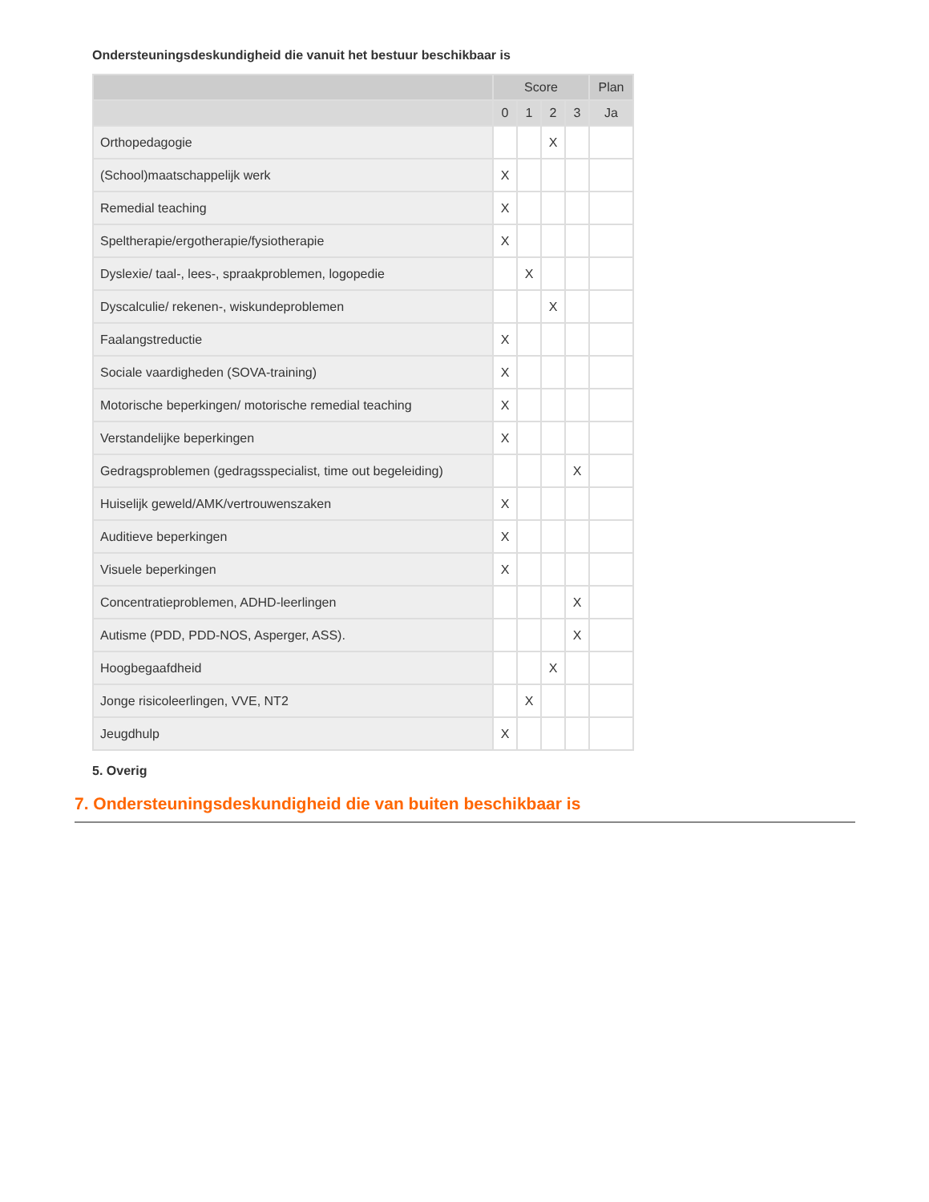Ondersteuningsdeskundigheid die vanuit het bestuur beschikbaar is
| | Score | | | | Plan |
| --- | --- | --- | --- | --- | --- |
| | 0 | 1 | 2 | 3 | Ja |
| Orthopedagogie | | | X | | |
| (School)maatschappelijk werk | X | | | | |
| Remedial teaching | X | | | | |
| Speltherapie/ergotherapie/fysiotherapie | X | | | | |
| Dyslexie/ taal-, lees-, spraakproblemen, logopedie | | X | | | |
| Dyscalculie/ rekenen-, wiskundeproblemen | | | X | | |
| Faalangstreductie | X | | | | |
| Sociale vaardigheden (SOVA-training) | X | | | | |
| Motorische beperkingen/ motorische remedial teaching | X | | | | |
| Verstandelijke beperkingen | X | | | | |
| Gedragsproblemen (gedragsspecialist, time out begeleiding) | | | | X | |
| Huiselijk geweld/AMK/vertrouwenszaken | X | | | | |
| Auditieve beperkingen | X | | | | |
| Visuele beperkingen | X | | | | |
| Concentratieproblemen, ADHD-leerlingen | | | | X | |
| Autisme (PDD, PDD-NOS, Asperger, ASS). | | | | X | |
| Hoogbegaafdheid | | | X | | |
| Jonge risicoleerlingen, VVE, NT2 | | X | | | |
| Jeugdhulp | X | | | | |
5. Overig
7. Ondersteuningsdeskundigheid die van buiten beschikbaar is